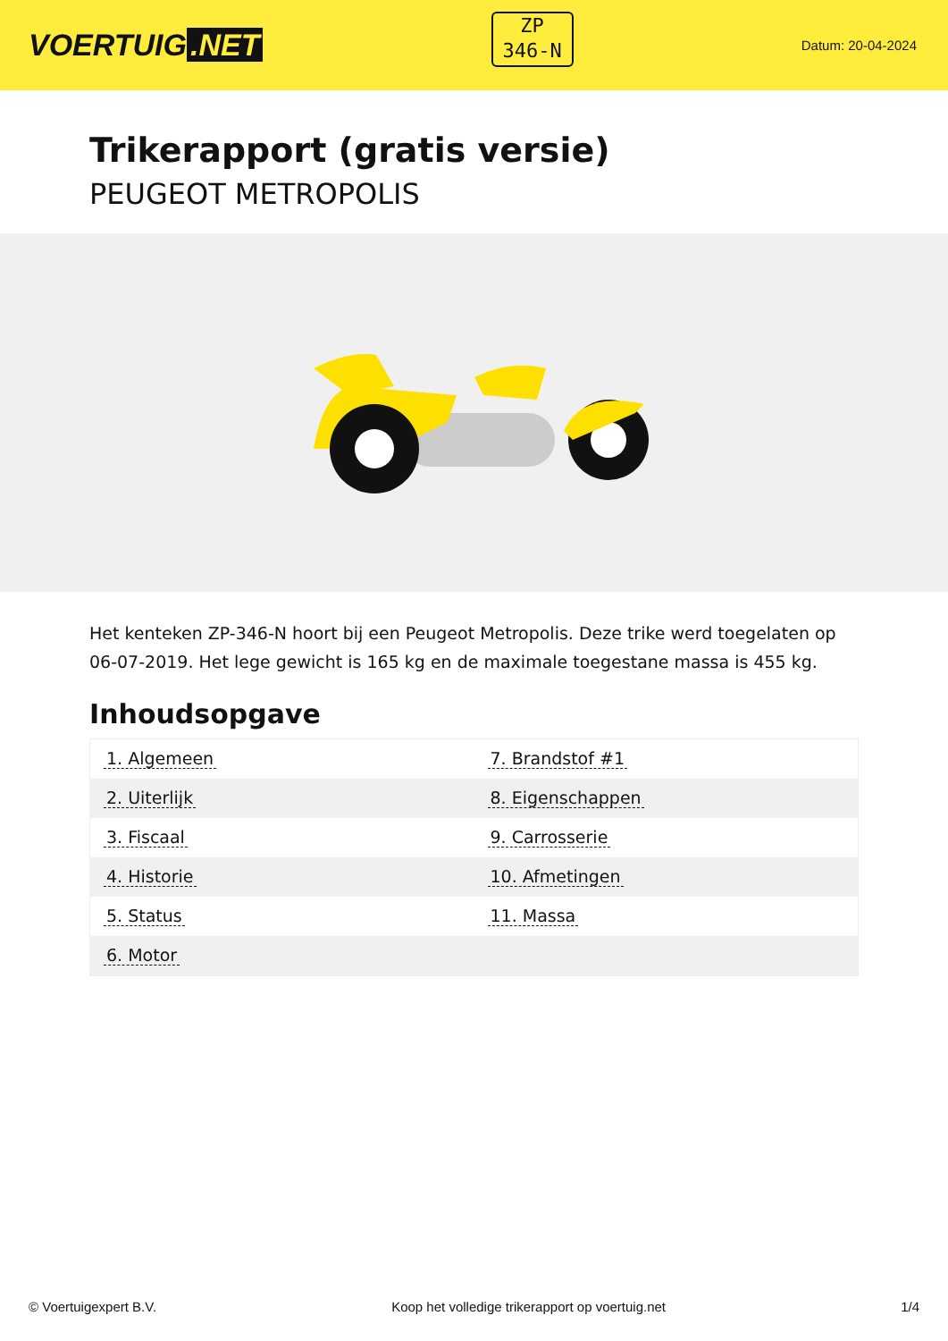VOERTUIG.NET
ZP
346-N
Datum: 20-04-2024
Trikerapport (gratis versie)
PEUGEOT METROPOLIS
Het kenteken ZP-346-N hoort bij een Peugeot Metropolis. Deze trike werd toegelaten op 06-07-2019. Het lege gewicht is 165 kg en de maximale toegestane massa is 455 kg.
Inhoudsopgave
| 1. Algemeen | 7. Brandstof #1 |
| 2. Uiterlijk | 8. Eigenschappen |
| 3. Fiscaal | 9. Carrosserie |
| 4. Historie | 10. Afmetingen |
| 5. Status | 11. Massa |
| 6. Motor | |
© Voertuigexpert B.V. Koop het volledige trikerapport op voertuig.net 1/4